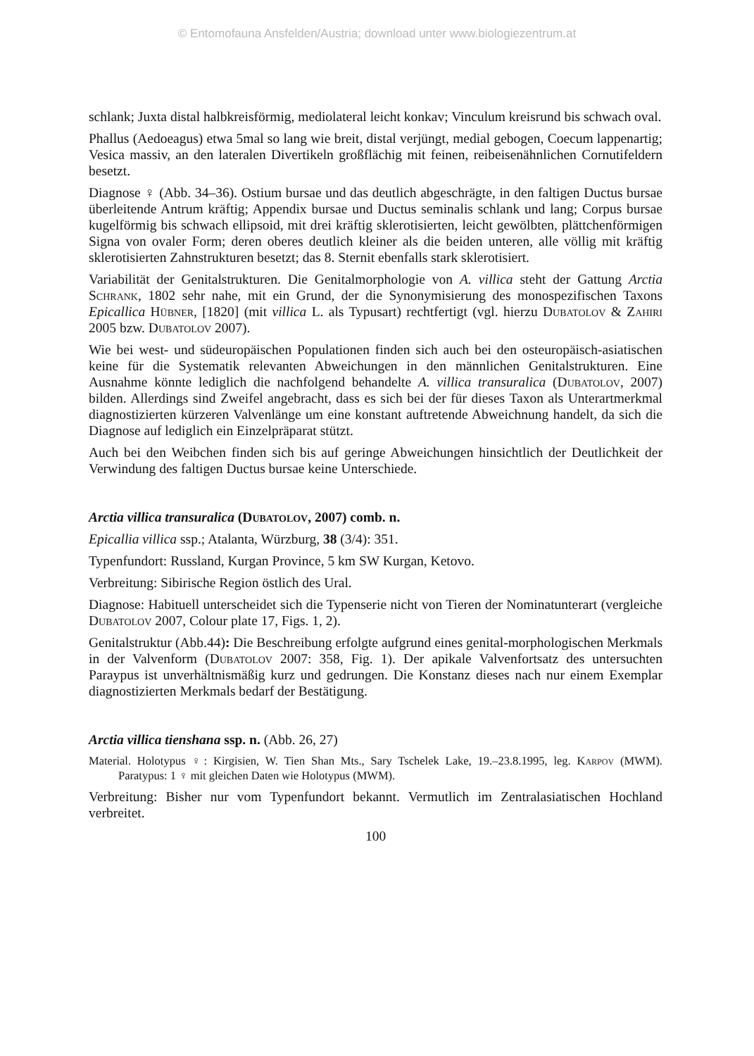© Entomofauna Ansfelden/Austria; download unter www.biologiezentrum.at
schlank; Juxta distal halbkreisförmig, mediolateral leicht konkav; Vinculum kreisrund bis schwach oval.
Phallus (Aedoeagus) etwa 5mal so lang wie breit, distal verjüngt, medial gebogen, Coecum lappenartig; Vesica massiv, an den lateralen Divertikeln großflächig mit feinen, reibeisenähnlichen Cornutifeldern besetzt.
Diagnose ♀ (Abb. 34–36). Ostium bursae und das deutlich abgeschrägte, in den faltigen Ductus bursae überleitende Antrum kräftig; Appendix bursae und Ductus seminalis schlank und lang; Corpus bursae kugelförmig bis schwach ellipsoid, mit drei kräftig sklerotisierten, leicht gewölbten, plättchenförmigen Signa von ovaler Form; deren oberes deutlich kleiner als die beiden unteren, alle völlig mit kräftig sklerotisierten Zahnstrukturen besetzt; das 8. Sternit ebenfalls stark sklerotisiert.
Variabilität der Genitalstrukturen. Die Genitalmorphologie von A. villica steht der Gattung Arctia Schrank, 1802 sehr nahe, mit ein Grund, der die Synonymisierung des monospezifischen Taxons Epicallica Hübner, [1820] (mit villica L. als Typusart) rechtfertigt (vgl. hierzu Dubatolov & Zahiri 2005 bzw. Dubatolov 2007).
Wie bei west- und südeuropäischen Populationen finden sich auch bei den osteuropäisch-asiatischen keine für die Systematik relevanten Abweichungen in den männlichen Genitalstrukturen. Eine Ausnahme könnte lediglich die nachfolgend behandelte A. villica transuralica (Dubatolov, 2007) bilden. Allerdings sind Zweifel angebracht, dass es sich bei der für dieses Taxon als Unterartmerkmal diagnostizierten kürzeren Valvenlänge um eine konstant auftretende Abweichnung handelt, da sich die Diagnose auf lediglich ein Einzelpräparat stützt.
Auch bei den Weibchen finden sich bis auf geringe Abweichungen hinsichtlich der Deutlichkeit der Verwindung des faltigen Ductus bursae keine Unterschiede.
Arctia villica transuralica (Dubatolov, 2007) comb. n.
Epicallia villica ssp.; Atalanta, Würzburg, 38 (3/4): 351.
Typenfundort: Russland, Kurgan Province, 5 km SW Kurgan, Ketovo.
Verbreitung: Sibirische Region östlich des Ural.
Diagnose: Habituell unterscheidet sich die Typenserie nicht von Tieren der Nominatunterart (vergleiche Dubatolov 2007, Colour plate 17, Figs. 1, 2).
Genitalstruktur (Abb.44): Die Beschreibung erfolgte aufgrund eines genital-morphologischen Merkmals in der Valvenform (Dubatolov 2007: 358, Fig. 1). Der apikale Valvenfortsatz des untersuchten Paraypus ist unverhältnismäßig kurz und gedrungen. Die Konstanz dieses nach nur einem Exemplar diagnostizierten Merkmals bedarf der Bestätigung.
Arctia villica tienshana ssp. n. (Abb. 26, 27)
Material. Holotypus ♀: Kirgisien, W. Tien Shan Mts., Sary Tschelek Lake, 19.–23.8.1995, leg. Karpov (MWM). Paratypus: 1 ♀ mit gleichen Daten wie Holotypus (MWM).
Verbreitung: Bisher nur vom Typenfundort bekannt. Vermutlich im Zentralasiatischen Hochland verbreitet.
100